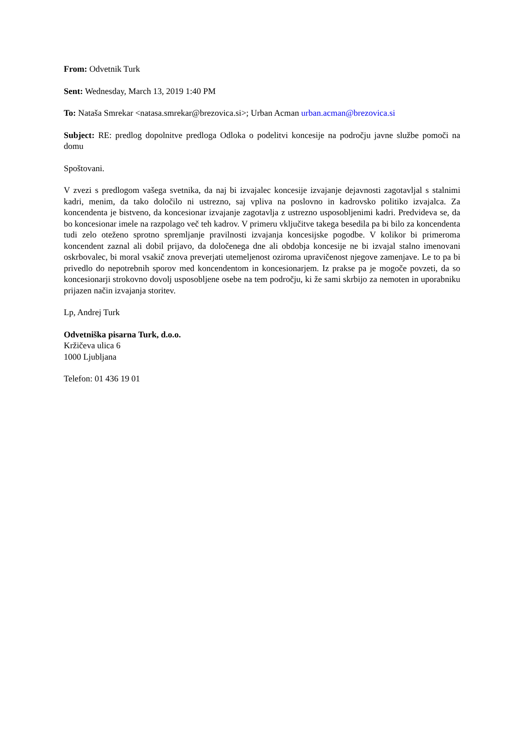From: Odvetnik Turk
Sent: Wednesday, March 13, 2019 1:40 PM
To: Nataša Smrekar <natasa.smrekar@brezovica.si>; Urban Acman urban.acman@brezovica.si
Subject: RE: predlog dopolnitve predloga Odloka o podelitvi koncesije na področju javne službe pomoči na domu
Spoštovani.
V zvezi s predlogom vašega svetnika, da naj bi izvajalec koncesije izvajanje dejavnosti zagotavljal s stalnimi kadri, menim, da tako določilo ni ustrezno, saj vpliva na poslovno in kadrovsko politiko izvajalca. Za koncendenta je bistveno, da koncesionar izvajanje zagotavlja z ustrezno usposobljenimi kadri. Predvideva se, da bo koncesionar imele na razpolago več teh kadrov. V primeru vključitve takega besedila pa bi bilo za koncendenta tudi zelo oteženo sprotno spremljanje pravilnosti izvajanja koncesijske pogodbe. V kolikor bi primeroma koncendent zaznal ali dobil prijavo, da določenega dne ali obdobja koncesije ne bi izvajal stalno imenovani oskrbovalec, bi moral vsakič znova preverjati utemeljenost oziroma upravičenost njegove zamenjave. Le to pa bi privedlo do nepotrebnih sporov med koncendentom in koncesionarjem. Iz prakse pa je mogoče povzeti, da so koncesionarji strokovno dovolj usposobljene osebe na tem področju, ki že sami skrbijo za nemoten in uporabniku prijazen način izvajanja storitev.
Lp, Andrej Turk
Odvetniška pisarna Turk, d.o.o.
Kržičeva ulica 6
1000 Ljubljana
Telefon: 01 436 19 01